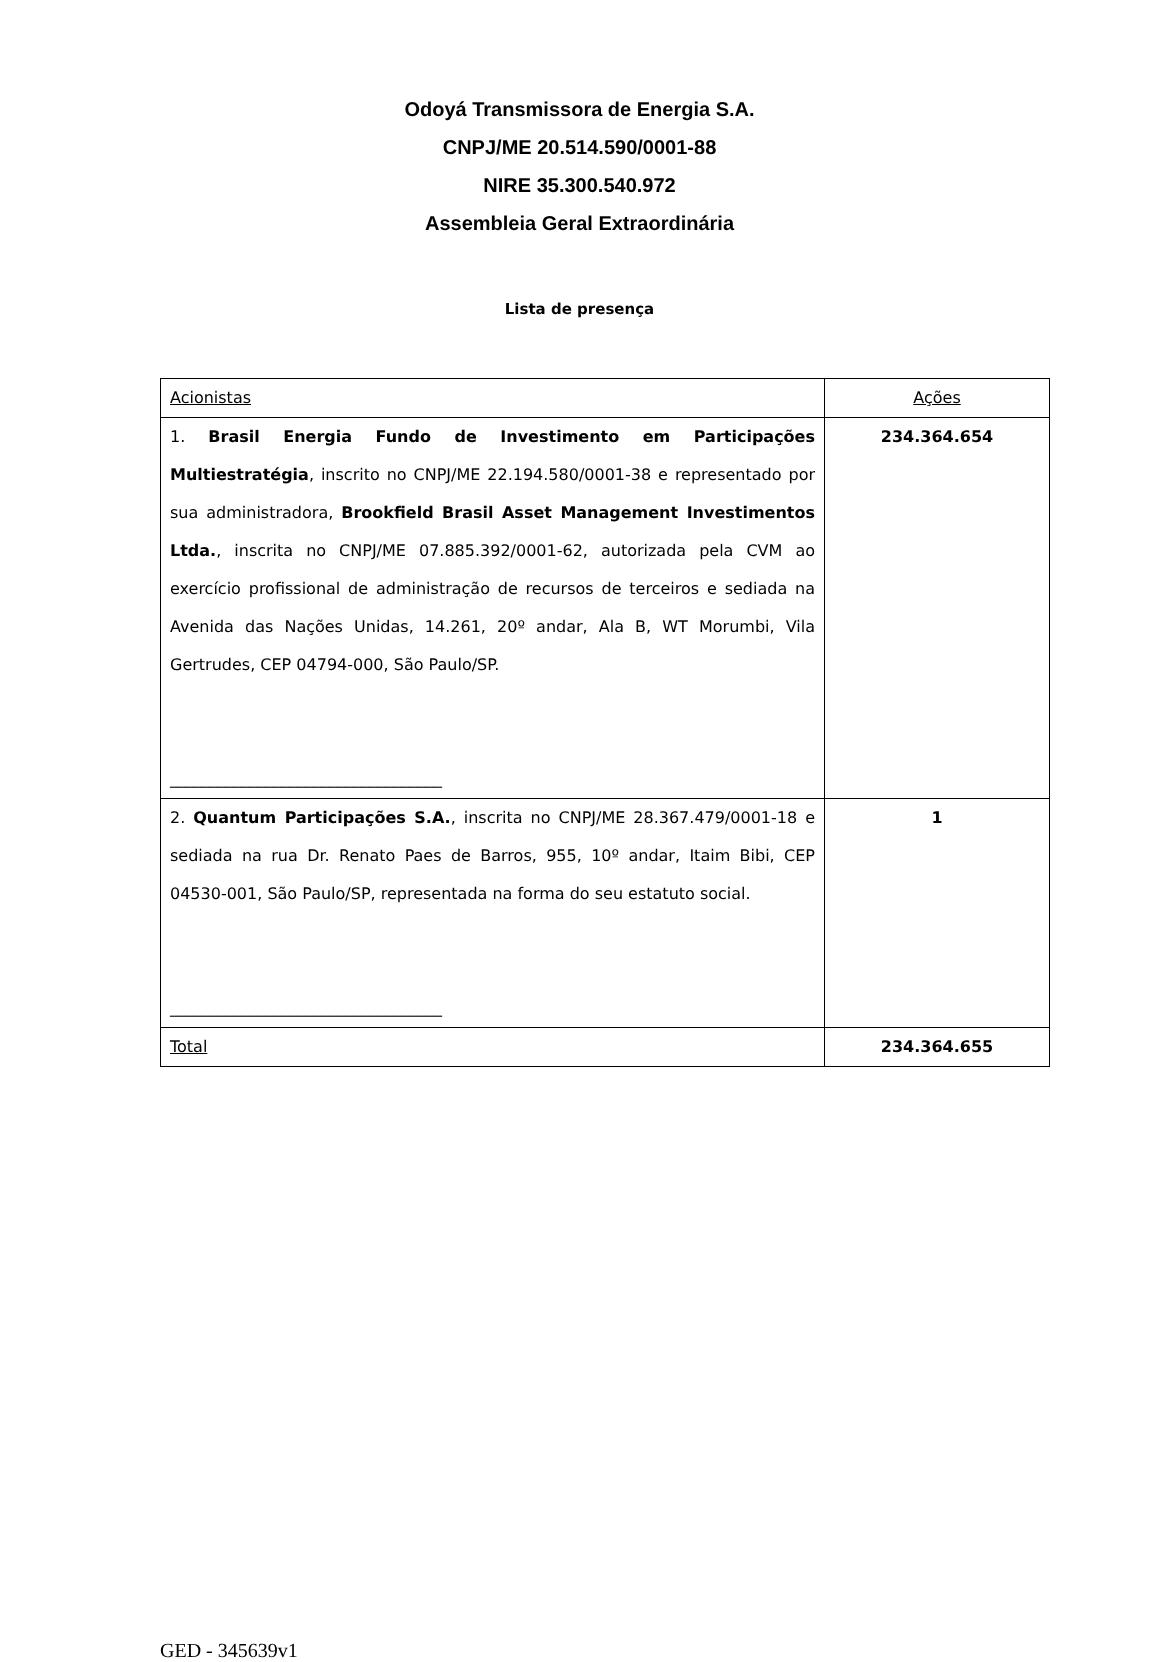Odoyá Transmissora de Energia S.A.
CNPJ/ME 20.514.590/0001-88
NIRE 35.300.540.972
Assembleia Geral Extraordinária
Lista de presença
| Acionistas | Ações |
| 1. Brasil Energia Fundo de Investimento em Participações Multiestratégia , inscrito no CNPJ/ME 22.194.580/0001-38 e representado por sua administradora, Brookfield Brasil Asset Management Investimentos Ltda. , inscrita no CNPJ/ME 07.885.392/0001-62, autorizada pela CVM ao exercício profissional de administração de recursos de terceiros e sediada na Avenida das Nações Unidas, 14.261, 20º andar, Ala B, WT Morumbi, Vila Gertrudes, CEP 04794-000, São Paulo/SP. __________________________________ | 234.364.654 |
| 2. Quantum Participações S.A. , inscrita no CNPJ/ME 28.367.479/0001-18 e sediada na rua Dr. Renato Paes de Barros, 955, 10º andar, Itaim Bibi, CEP 04530-001, São Paulo/SP, representada na forma do seu estatuto social. __________________________________ | 1 |
| Total | 234.364.655 |
GED - 345639v1